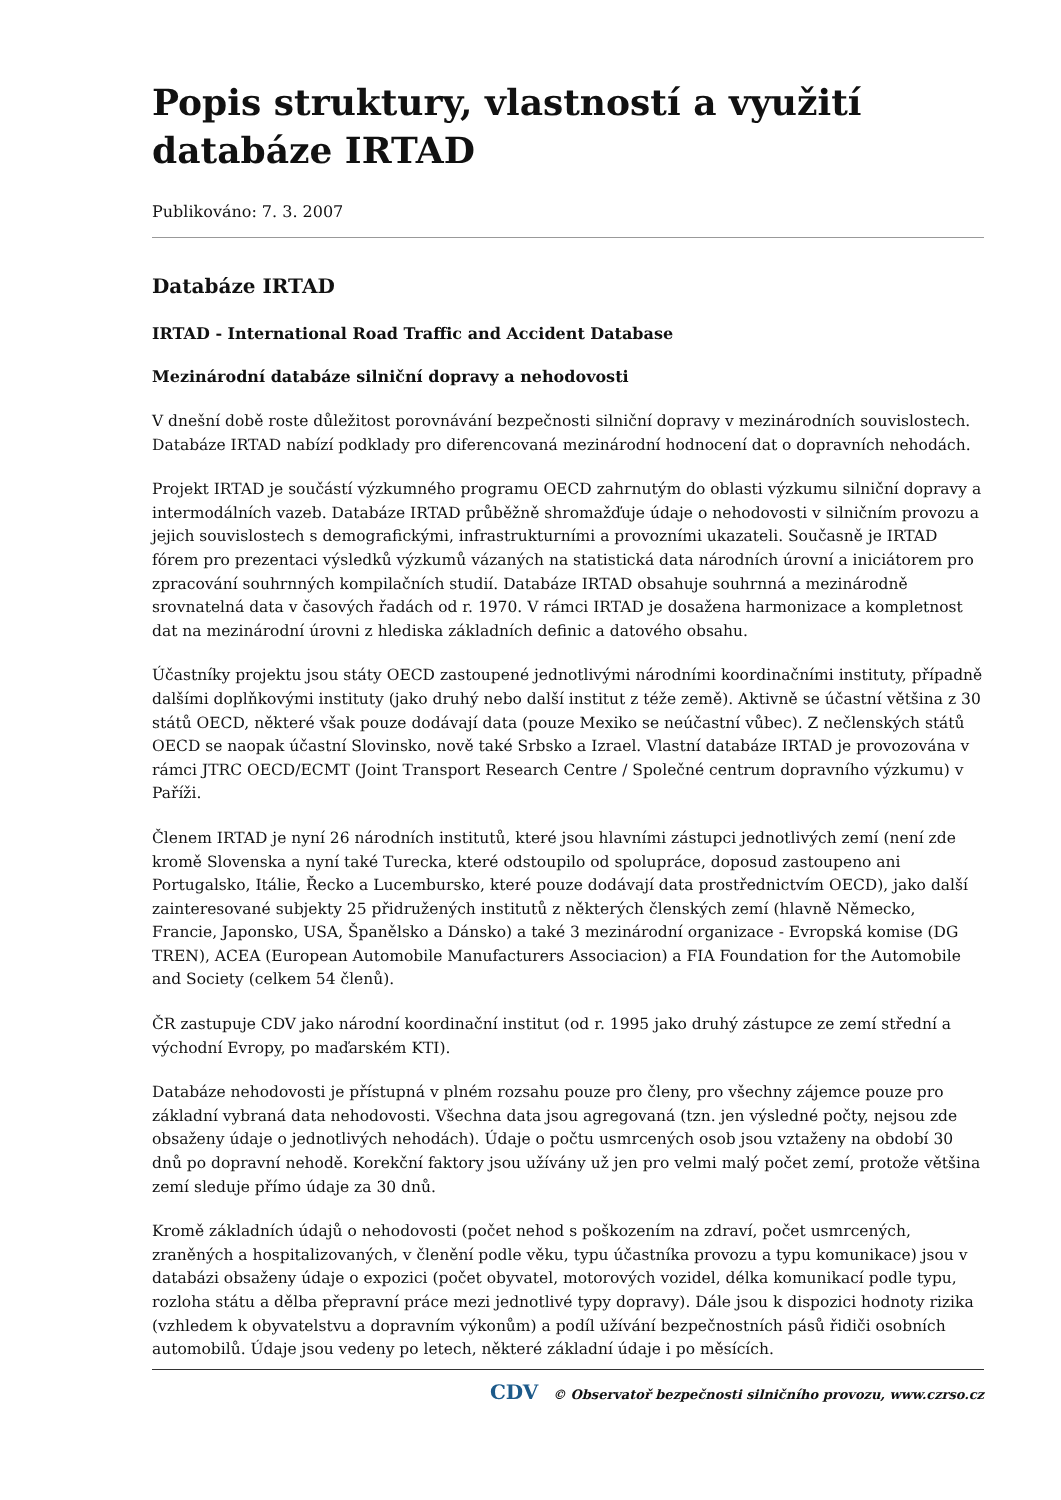Popis struktury, vlastností a využití databáze IRTAD
Publikováno: 7. 3. 2007
Databáze IRTAD
IRTAD - International Road Traffic and Accident Database
Mezinárodní databáze silniční dopravy a nehodovosti
V dnešní době roste důležitost porovnávání bezpečnosti silniční dopravy v mezinárodních souvislostech. Databáze IRTAD nabízí podklady pro diferencovaná mezinárodní hodnocení dat o dopravních nehodách.
Projekt IRTAD je součástí výzkumného programu OECD zahrnutým do oblasti výzkumu silniční dopravy a intermodálních vazeb. Databáze IRTAD průběžně shromažďuje údaje o nehodovosti v silničním provozu a jejich souvislostech s demografickými, infrastrukturními a provozními ukazateli. Současně je IRTAD fórem pro prezentaci výsledků výzkumů vázaných na statistická data národních úrovní a iniciátorem pro zpracování souhrnných kompilačních studií. Databáze IRTAD obsahuje souhrnná a mezinárodně srovnatelná data v časových řadách od r. 1970. V rámci IRTAD je dosažena harmonizace a kompletnost dat na mezinárodní úrovni z hlediska základních definic a datového obsahu.
Účastníky projektu jsou státy OECD zastoupené jednotlivými národními koordinačními instituty, případně dalšími doplňkovými instituty (jako druhý nebo další institut z téže země). Aktivně se účastní většina z 30 států OECD, některé však pouze dodávají data (pouze Mexiko se neúčastní vůbec). Z nečlenských států OECD se naopak účastní Slovinsko, nově také Srbsko a Izrael. Vlastní databáze IRTAD je provozována v rámci JTRC OECD/ECMT (Joint Transport Research Centre / Společné centrum dopravního výzkumu) v Paříži.
Členem IRTAD je nyní 26 národních institutů, které jsou hlavními zástupci jednotlivých zemí (není zde kromě Slovenska a nyní také Turecka, které odstoupilo od spolupráce, doposud zastoupeno ani Portugalsko, Itálie, Řecko a Lucembursko, které pouze dodávají data prostřednictvím OECD), jako další zainteresované subjekty 25 přidružených institutů z některých členských zemí (hlavně Německo, Francie, Japonsko, USA, Španělsko a Dánsko) a také 3 mezinárodní organizace - Evropská komise (DG TREN), ACEA (European Automobile Manufacturers Associacion) a FIA Foundation for the Automobile and Society (celkem 54 členů).
ČR zastupuje CDV jako národní koordinační institut (od r. 1995 jako druhý zástupce ze zemí střední a východní Evropy, po maďarském KTI).
Databáze nehodovosti je přístupná v plném rozsahu pouze pro členy, pro všechny zájemce pouze pro základní vybraná data nehodovosti. Všechna data jsou agregovaná (tzn. jen výsledné počty, nejsou zde obsaženy údaje o jednotlivých nehodách). Údaje o počtu usmrcených osob jsou vztaženy na období 30 dnů po dopravní nehodě. Korekční faktory jsou užívány už jen pro velmi malý počet zemí, protože většina zemí sleduje přímo údaje za 30 dnů.
Kromě základních údajů o nehodovosti (počet nehod s poškozením na zdraví, počet usmrcených, zraněných a hospitalizovaných, v členění podle věku, typu účastníka provozu a typu komunikace) jsou v databázi obsaženy údaje o expozici (počet obyvatel, motorových vozidel, délka komunikací podle typu, rozloha státu a dělba přepravní práce mezi jednotlivé typy dopravy). Dále jsou k dispozici hodnoty rizika (vzhledem k obyvatelstvu a dopravním výkonům) a podíl užívání bezpečnostních pásů řidiči osobních automobilů. Údaje jsou vedeny po letech, některé základní údaje i po měsících.
CDV © Observatoř bezpečnosti silničního provozu, www.czrso.cz